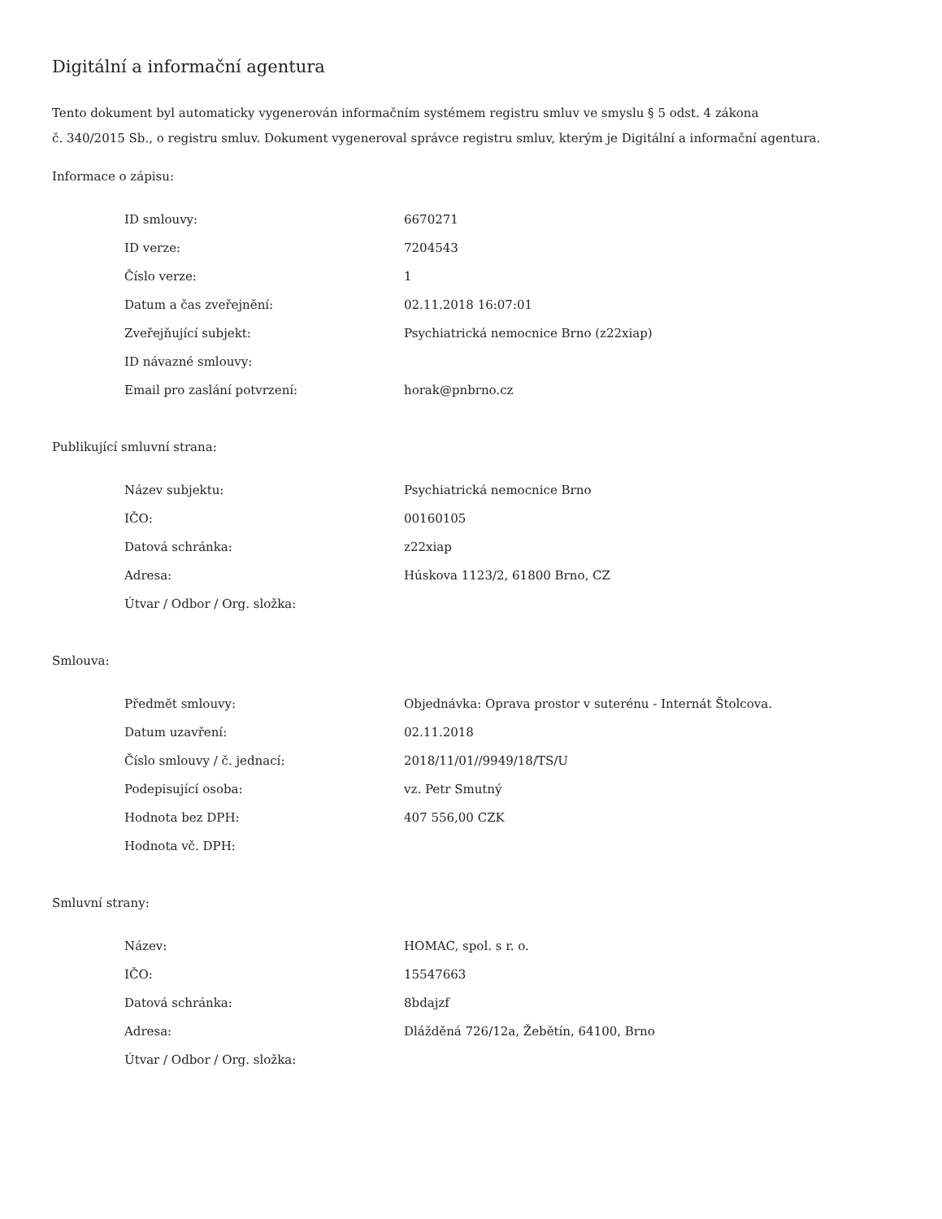Digitální a informační agentura
Tento dokument byl automaticky vygenerován informačním systémem registru smluv ve smyslu § 5 odst. 4 zákona
č. 340/2015 Sb., o registru smluv. Dokument vygeneroval správce registru smluv, kterým je Digitální a informační agentura.
Informace o zápisu:
| ID smlouvy: | 6670271 |
| ID verze: | 7204543 |
| Číslo verze: | 1 |
| Datum a čas zveřejnění: | 02.11.2018 16:07:01 |
| Zveřejňující subjekt: | Psychiatrická nemocnice Brno (z22xiap) |
| ID návazné smlouvy: | |
| Email pro zaslání potvrzení: | horak@pnbrno.cz |
Publikující smluvní strana:
| Název subjektu: | Psychiatrická nemocnice Brno |
| IČO: | 00160105 |
| Datová schránka: | z22xiap |
| Adresa: | Húskova 1123/2, 61800 Brno, CZ |
| Útvar / Odbor / Org. složka: | |
Smlouva:
| Předmět smlouvy: | Objednávka: Oprava prostor v suterénu - Internát Štolcova. |
| Datum uzavření: | 02.11.2018 |
| Číslo smlouvy / č. jednací: | 2018/11/01//9949/18/TS/U |
| Podepisující osoba: | vz. Petr Smutný |
| Hodnota bez DPH: | 407 556,00 CZK |
| Hodnota vč. DPH: | |
Smluvní strany:
| Název: | HOMAC, spol. s r. o. |
| IČO: | 15547663 |
| Datová schránka: | 8bdajzf |
| Adresa: | Dlážděná 726/12a, Žebětín, 64100, Brno |
| Útvar / Odbor / Org. složka: | |